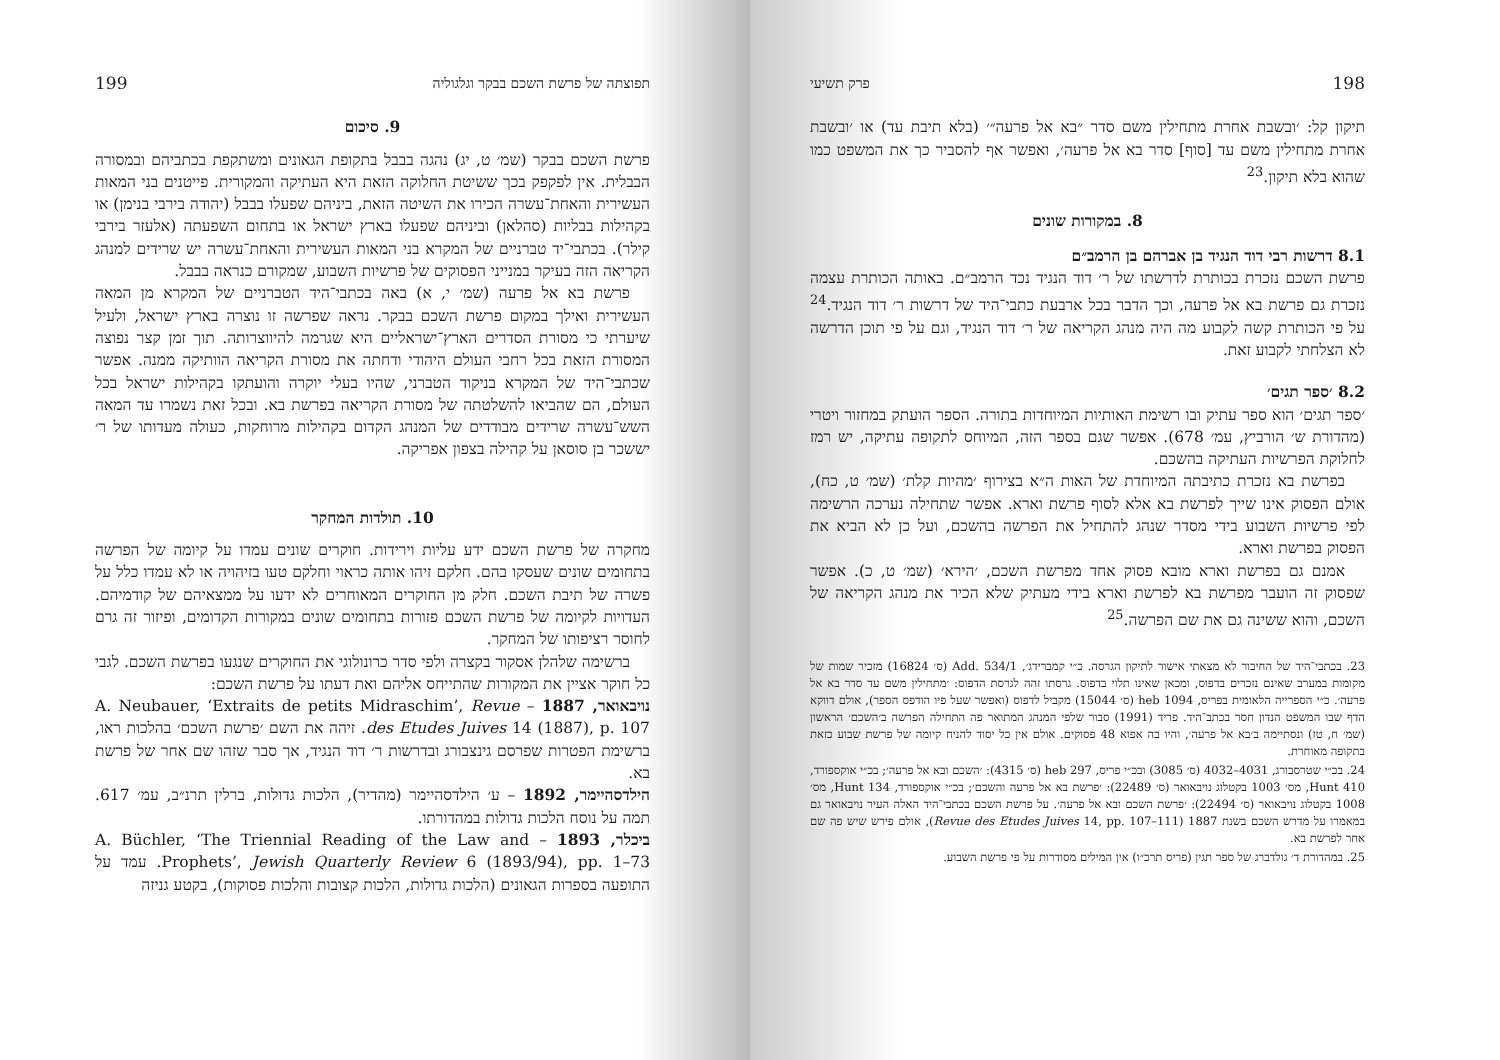198 פרק תשיעי
תיקון קל: ׳ובשבת אחרת מתחילין משם סדר ״בא אל פרעה״׳ (בלא תיבת עד) או ׳ובשבת אחרת מתחילין משם עד [סוף] סדר בא אל פרעה׳, ואפשר אף להסביר כך את המשפט כמו שהוא בלא תיקון.<sup>23</sup>
8. במקורות שונים
8.1 דרשות רבי דוד הנגיד בן אברהם בן הרמב״ם
פרשת השכם נזכרת בכותרת לדרשתו של ר׳ דוד הנגיד נכד הרמב״ם. באותה הכותרת עצמה נזכרת גם פרשת בא אל פרעה, וכך הדבר בכל ארבעת כתבי־היד של דרשות ר׳ דוד הנגיד.<sup>24</sup> על פי הכותרת קשה לקבוע מה היה מנהג הקריאה של ר׳ דוד הנגיד, וגם על פי תוכן הדרשה לא הצלחתי לקבוע זאת.
8.2 ׳ספר תגים׳
׳ספר תגים׳ הוא ספר עתיק ובו רשימת האותיות המיוחדות בתורה. הספר הועתק במחזור ויטרי (מהדורת ש׳ הורביץ, עמ׳ 678). אפשר שגם בספר הזה, המיוחס לתקופה עתיקה, יש רמז לחלוקת הפרשיות העתיקה בהשכם.
בפרשת בא נזכרת כתיבתה המיוחדת של האות ה״א בצירוף ׳מהיות קלֹת׳ (שמ׳ ט, כח), אולם הפסוק אינו שייך לפרשת בא אלא לסוף פרשת וארא. אפשר שתחילה נערכה הרשימה לפי פרשיות השבוע בידי מסדר שנהג להתחיל את הפרשה בהשכם, ועל כן לא הביא את הפסוק בפרשת וארא.
אמנם גם בפרשת וארא מובא פסוק אחד מפרשת השכם, ׳הירא׳ (שמ׳ ט, כ). אפשר שפסוק זה הועבר מפרשת בא לפרשת וארא בידי מעתיק שלא הכיר את מנהג הקריאה של השכם, והוא ששינה גם את שם הפרשה.<sup>25</sup>
23. בכתבי־היד של החיבור לא מצאתי אישור לתיקון הגרסה. כ״י קמברידג׳, Add. 534/1 (ס׳ 16824) מזכיר שמות של מקומות במערב שאינם נזכרים בדפוס, ומכאן שאינו תלוי בדפוס. גרסתו זהה לגרסת הדפוס: ׳מתחילין משם עד סדר בא אל פרעה׳. כ״י הספרייה הלאומית בפריס, heb 1094 (ס׳ 15044) מקביל לדפוס (ואפשר שעל פיו הודפס הספר), אולם דווקא הדף שבו המשפט הנדון חסר בכתב־היד. פריד (1991) סבור שלפי המנהג המתואר פה התחילה הפרשה ב׳השכם׳ הראשון (שמ׳ ח, טז) ונסתיימה ב׳בא אל פרעה׳, והיו בה אפוא 48 פסוקים. אולם אין כל יסוד להניח קיומה של פרשת שבוע כזאת בתקופה מאוחרת.
24. בכ״י שטרסבורג, 4031–4032 (ס׳ 3085) ובכ״י פריס, heb 297 (ס׳ 4315): ׳השכם ובא אל פרעה׳; בכ״י אוקספורד, Hunt 410, מס׳ 1003 בקטלוג נויבאואר (ס׳ 22489): ׳פרשת בא אל פרעה והשכם׳; בכ״י אוקספורד, Hunt 134, מס׳ 1008 בקטלוג נויבאואר (ס׳ 22494): ׳פרשת השכם ובא אל פרעה׳. על פרשת השכם בכתבי־היד האלה העיר נויבאואר גם במאמרו על מדרש השכם בשנת 1887 (Revue des Etudes Juives 14, pp. 107–111), אולם פירש שיש פה שם אחר לפרשת בא.
25. במהדורת ד׳ גולדברג של ספר תגין (פריס תרכ״ו) אין המילים מסודרות על פי פרשת השבוע.
תפוצתה של פרשת השכם בבקר וגלגוליה 199
9. סיכום
פרשת השכם בבקר (שמ׳ ט, יג) נהגה בבבל בתקופת הגאונים ומשתקפת בכתביהם ובמסורה הבבלית. אין לפקפק בכך ששיטת החלוקה הזאת היא העתיקה והמקורית. פייטנים בני המאות העשירית והאחת־עשרה הכירו את השיטה הזאת, ביניהם שפעלו בבבל (יהודה בירבי בנימן) או בקהילות בבליות (סהלאן) וביניהם שפעלו בארץ ישראל או בתחום השפעתה (אלעזר בירבי קילר). בכתבי־יד טברניים של המקרא בני המאות העשירית והאחת־עשרה יש שרידים למנהג הקריאה הזה בעיקר במנייני הפסוקים של פרשיות השבוע, שמקורם כנראה בבבל.
פרשת בא אל פרעה (שמ׳ י, א) באה בכתבי־היד הטברניים של המקרא מן המאה העשירית ואילך במקום פרשת השכם בבקר. נראה שפרשה זו נוצרה בארץ ישראל, ולעיל שיערתי כי מסורת הסדרים הארץ־ישראליים היא שגרמה להיווצרותה. תוך זמן קצר נפוצה המסורת הזאת בכל רחבי העולם היהודי ודחתה את מסורת הקריאה הוותיקה ממנה. אפשר שכתבי־היד של המקרא בניקוד הטברני, שהיו בעלי יוקרה והועתקו בקהילות ישראל בכל העולם, הם שהביאו להשלטתה של מסורת הקריאה בפרשת בא. ובכל זאת נשמרו עד המאה השש־עשרה שרידים מבודדים של המנהג הקדום בקהילות מרוחקות, כעולה מעדותו של ר׳ יששכר בן סוסאן על קהילה בצפון אפריקה.
10. תולדות המחקר
מחקרה של פרשת השכם ידע עליות וירידות. חוקרים שונים עמדו על קיומה של הפרשה בתחומים שונים שעסקו בהם. חלקם זיהו אותה כראוי וחלקם טעו בזיהויה או לא עמדו כלל על פשרה של תיבת השכם. חלק מן החוקרים המאוחרים לא ידעו על ממצאיהם של קודמיהם. העדויות לקיומה של פרשת השכם פזורות בתחומים שונים במקורות הקדומים, ופיזור זה גרם לחוסר רציפותו של המחקר.
ברשימה שלהלן אסקור בקצרה ולפי סדר כרונולוגי את החוקרים שנגעו בפרשת השכם. לגבי כל חוקר אציין את המקורות שהתייחס אליהם ואת דעתו על פרשת השכם:
נויבאואר, 1887 – A. Neubauer, ‘Extraits de petits Midraschim’, Revue des Etudes Juives 14 (1887), p. 107. זיהה את השם ׳פרשת השכם׳ בהלכות ראו, ברשימת הפטרות שפרסם גינצבורג ובדרשות ר׳ דוד הנגיד, אך סבר שזהו שם אחר של פרשת בא.
הילדסהיימר, 1892 – ע׳ הילדסהיימר (מהדיר), הלכות גדולות, ברלין תרנ״ב, עמ׳ 617. תמה על נוסח הלכות גדולות במהדורתו.
ביכלר, 1893 – A. Büchler, ‘The Triennial Reading of the Law and Prophets’, Jewish Quarterly Review 6 (1893/94), pp. 1–73. עמד על התופעה בספרות הגאונים (הלכות גדולות, הלכות קצובות והלכות פסוקות), בקטע גניזה